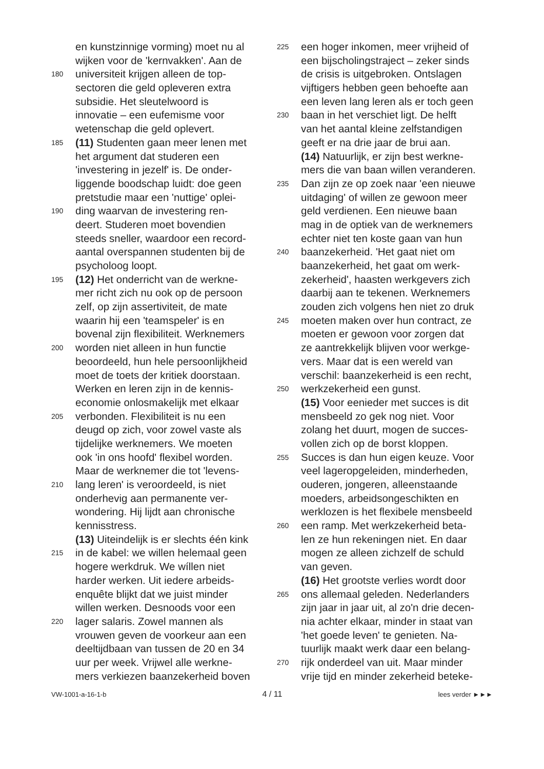en kunstzinnige vorming) moet nu al
wijken voor de 'kernvakken'. Aan de
180 universiteit krijgen alleen de top-
sectoren die geld opleveren extra
subsidie. Het sleutelwoord is
innovatie – een eufemisme voor
wetenschap die geld oplevert.
185 (11) Studenten gaan meer lenen met
het argument dat studeren een
'investering in jezelf' is. De onder-
liggende boodschap luidt: doe geen
pretstudie maar een 'nuttige' oplei-
190 ding waarvan de investering ren-
deert. Studeren moet bovendien
steeds sneller, waardoor een record-
aantal overspannen studenten bij de
psycholoog loopt.
195 (12) Het onderricht van de werkne-
mer richt zich nu ook op de persoon
zelf, op zijn assertiviteit, de mate
waarin hij een 'teamspeler' is en
bovenal zijn flexibiliteit. Werknemers
200 worden niet alleen in hun functie
beoordeeld, hun hele persoonlijkheid
moet de toets der kritiek doorstaan.
Werken en leren zijn in de kennis-
economie onlosmakelijk met elkaar
205 verbonden. Flexibiliteit is nu een
deugd op zich, voor zowel vaste als
tijdelijke werknemers. We moeten
ook 'in ons hoofd' flexibel worden.
Maar de werknemer die tot 'levens-
210 lang leren' is veroordeeld, is niet
onderhevig aan permanente ver-
wondering. Hij lijdt aan chronische
kennisstress.
(13) Uiteindelijk is er slechts één kink
215 in de kabel: we willen helemaal geen
hogere werkdruk. We wíllen niet
harder werken. Uit iedere arbeids-
enquête blijkt dat we juist minder
willen werken. Desnoods voor een
220 lager salaris. Zowel mannen als
vrouwen geven de voorkeur aan een
deeltijdbaan van tussen de 20 en 34
uur per week. Vrijwel alle werkne-
mers verkiezen baanzekerheid boven
225 een hoger inkomen, meer vrijheid of
een bijscholingstraject – zeker sinds
de crisis is uitgebroken. Ontslagen
vijftigers hebben geen behoefte aan
een leven lang leren als er toch geen
230 baan in het verschiet ligt. De helft
van het aantal kleine zelfstandigen
geeft er na drie jaar de brui aan.
(14) Natuurlijk, er zijn best werkne-
mers die van baan willen veranderen.
235 Dan zijn ze op zoek naar 'een nieuwe
uitdaging' of willen ze gewoon meer
geld verdienen. Een nieuwe baan
mag in de optiek van de werknemers
echter niet ten koste gaan van hun
240 baanzekerheid. 'Het gaat niet om
baanzekerheid, het gaat om werk-
zekerheid', haasten werkgevers zich
daarbij aan te tekenen. Werknemers
zouden zich volgens hen niet zo druk
245 moeten maken over hun contract, ze
moeten er gewoon voor zorgen dat
ze aantrekkelijk blijven voor werkge-
vers. Maar dat is een wereld van
verschil: baanzekerheid is een recht,
250 werkzekerheid een gunst.
(15) Voor eenieder met succes is dit
mensbeeld zo gek nog niet. Voor
zolang het duurt, mogen de succes-
vollen zich op de borst kloppen.
255 Succes is dan hun eigen keuze. Voor
veel lageropgeleiden, minderheden,
ouderen, jongeren, alleenstaande
moeders, arbeidsongeschikten en
werklozen is het flexibele mensbeeld
260 een ramp. Met werkzekerheid beta-
len ze hun rekeningen niet. En daar
mogen ze alleen zichzelf de schuld
van geven.
(16) Het grootste verlies wordt door
265 ons allemaal geleden. Nederlanders
zijn jaar in jaar uit, al zo'n drie decen-
nia achter elkaar, minder in staat van
'het goede leven' te genieten. Na-
tuurlijk maakt werk daar een belang-
270 rijk onderdeel van uit. Maar minder
vrije tijd en minder zekerheid beteke-
VW-1001-a-16-1-b 4 / 11 lees verder ►►►